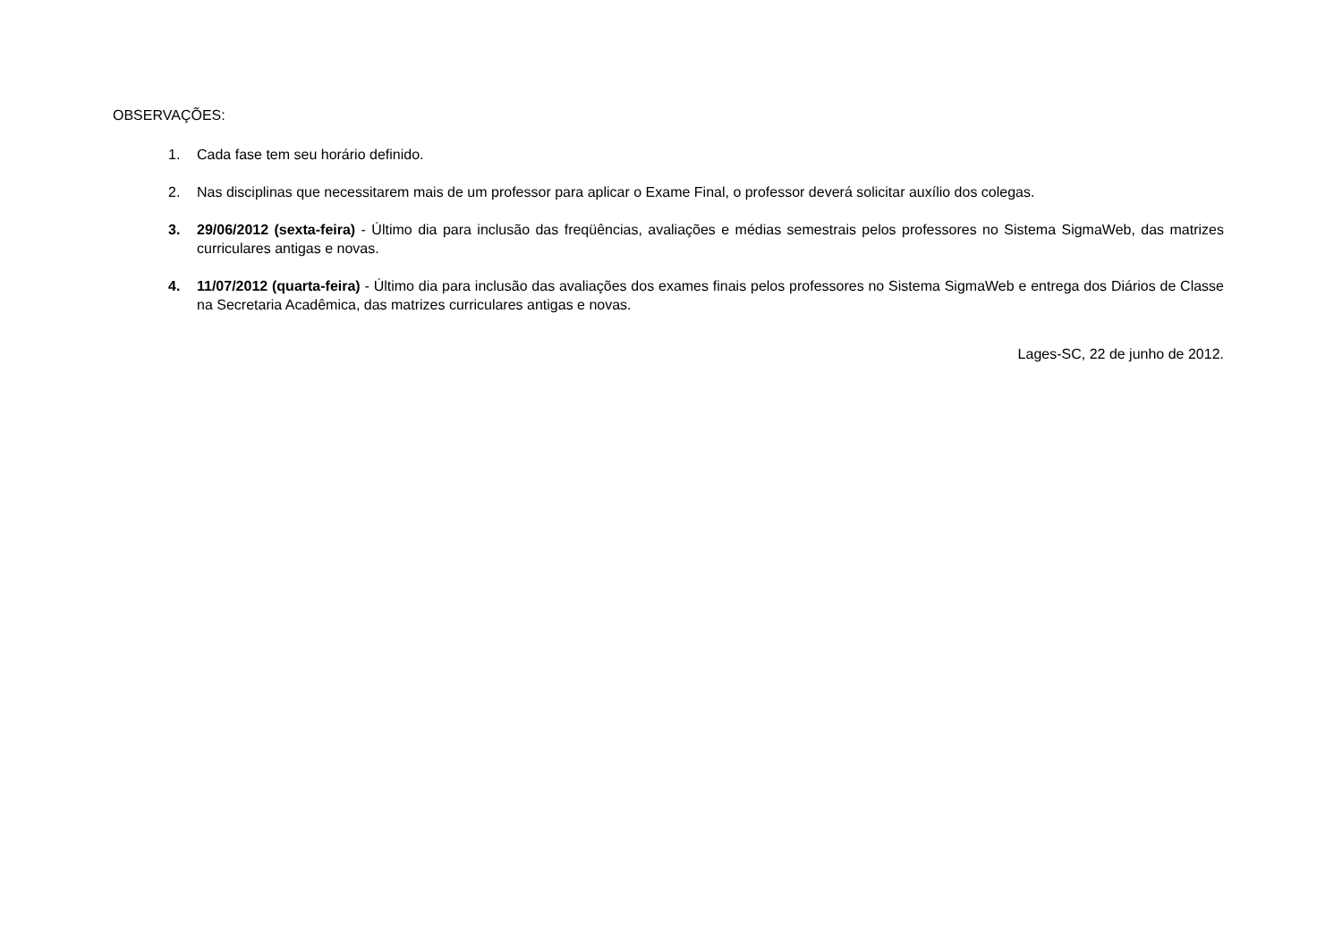OBSERVAÇÕES:
1. Cada fase tem seu horário definido.
2. Nas disciplinas que necessitarem mais de um professor para aplicar o Exame Final, o professor deverá solicitar auxílio dos colegas.
3. 29/06/2012 (sexta-feira) - Último dia para inclusão das freqüências, avaliações e médias semestrais pelos professores no Sistema SigmaWeb, das matrizes curriculares antigas e novas.
4. 11/07/2012 (quarta-feira) - Último dia para inclusão das avaliações dos exames finais pelos professores no Sistema SigmaWeb e entrega dos Diários de Classe na Secretaria Acadêmica, das matrizes curriculares antigas e novas.
Lages-SC, 22 de junho de 2012.